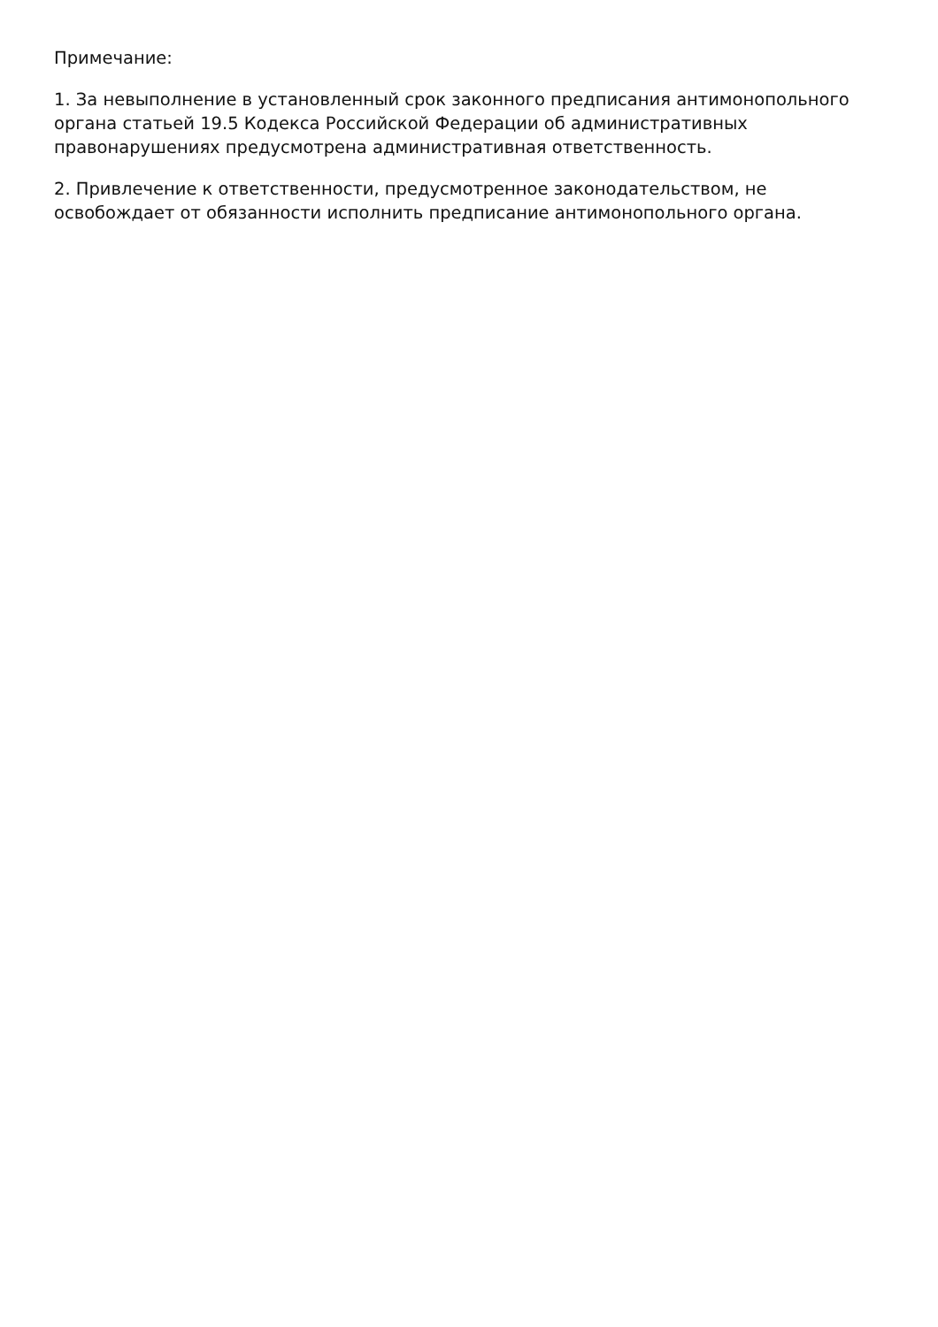Примечание:
1. За невыполнение в установленный срок законного предписания антимонопольного органа статьей 19.5 Кодекса Российской Федерации об административных правонарушениях предусмотрена административная ответственность.
2. Привлечение к ответственности, предусмотренное законодательством, не освобождает от обязанности исполнить предписание антимонопольного органа.